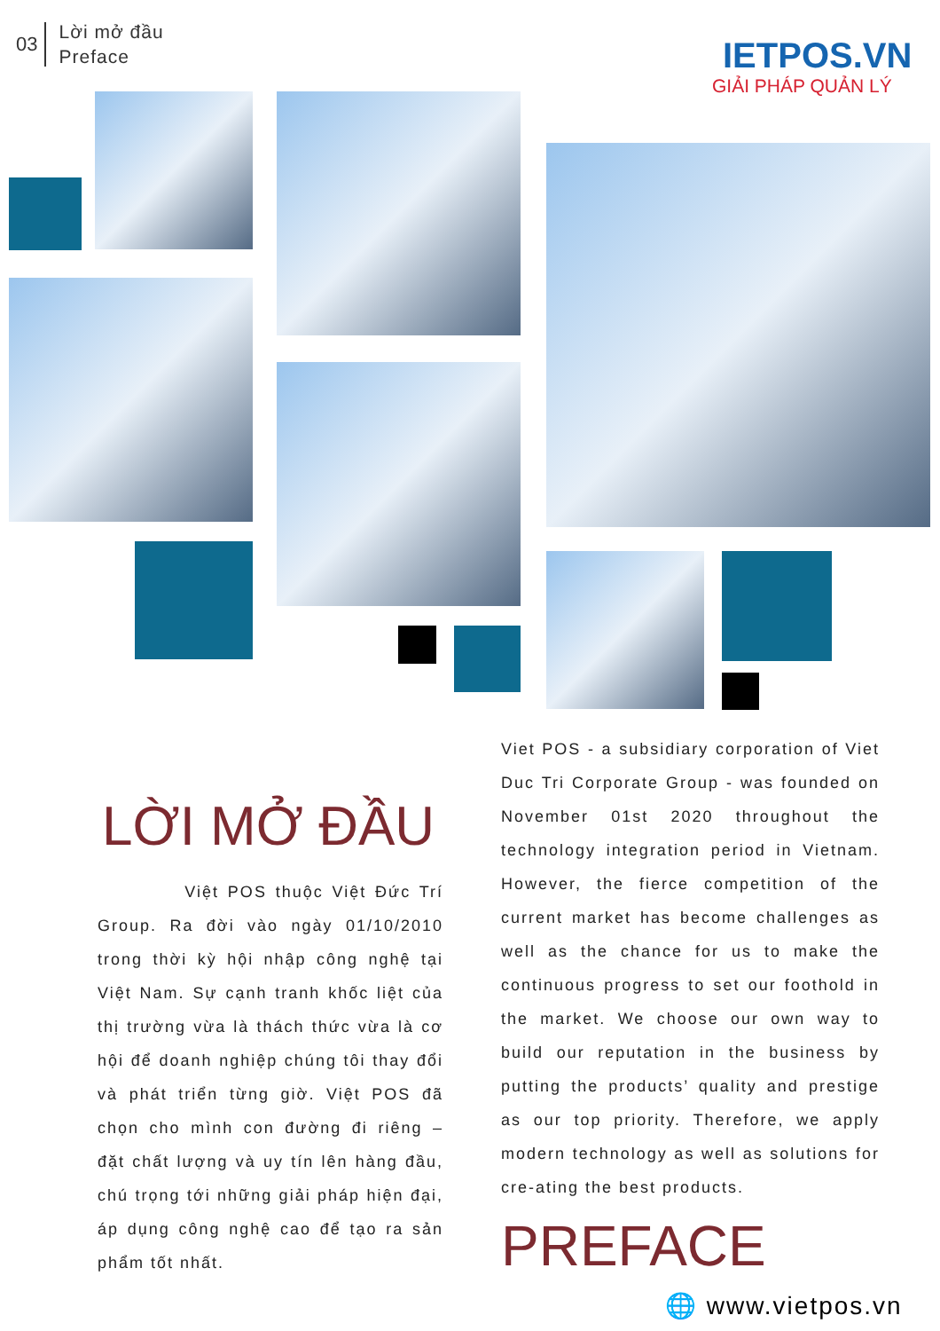03
Lời mở đầu
Preface
IETPOS.VN
GIẢI PHÁP QUẢN LÝ
LỜI MỞ ĐẦU
Việt POS thuộc Việt Đức Trí Group. Ra đời vào ngày 01/10/2010 trong thời kỳ hội nhập công nghệ tại Việt Nam. Sự cạnh tranh khốc liệt của thị trường vừa là thách thức vừa là cơ hội để doanh nghiệp chúng tôi thay đổi và phát triển từng giờ. Việt POS đã chọn cho mình con đường đi riêng – đặt chất lượng và uy tín lên hàng đầu, chú trọng tới những giải pháp hiện đại, áp dụng công nghệ cao để tạo ra sản phẩm tốt nhất.
Viet POS - a subsidiary corporation of Viet Duc Tri Corporate Group - was founded on November 01st 2020 throughout the technology integration period in Vietnam. However, the fierce competition of the current market has become challenges as well as the chance for us to make the continuous progress to set our foothold in the market. We choose our own way to build our reputation in the business by putting the products’ quality and prestige as our top priority. Therefore, we apply modern technology as well as solutions for cre-ating the best products.
PREFACE
🌐 www.vietpos.vn